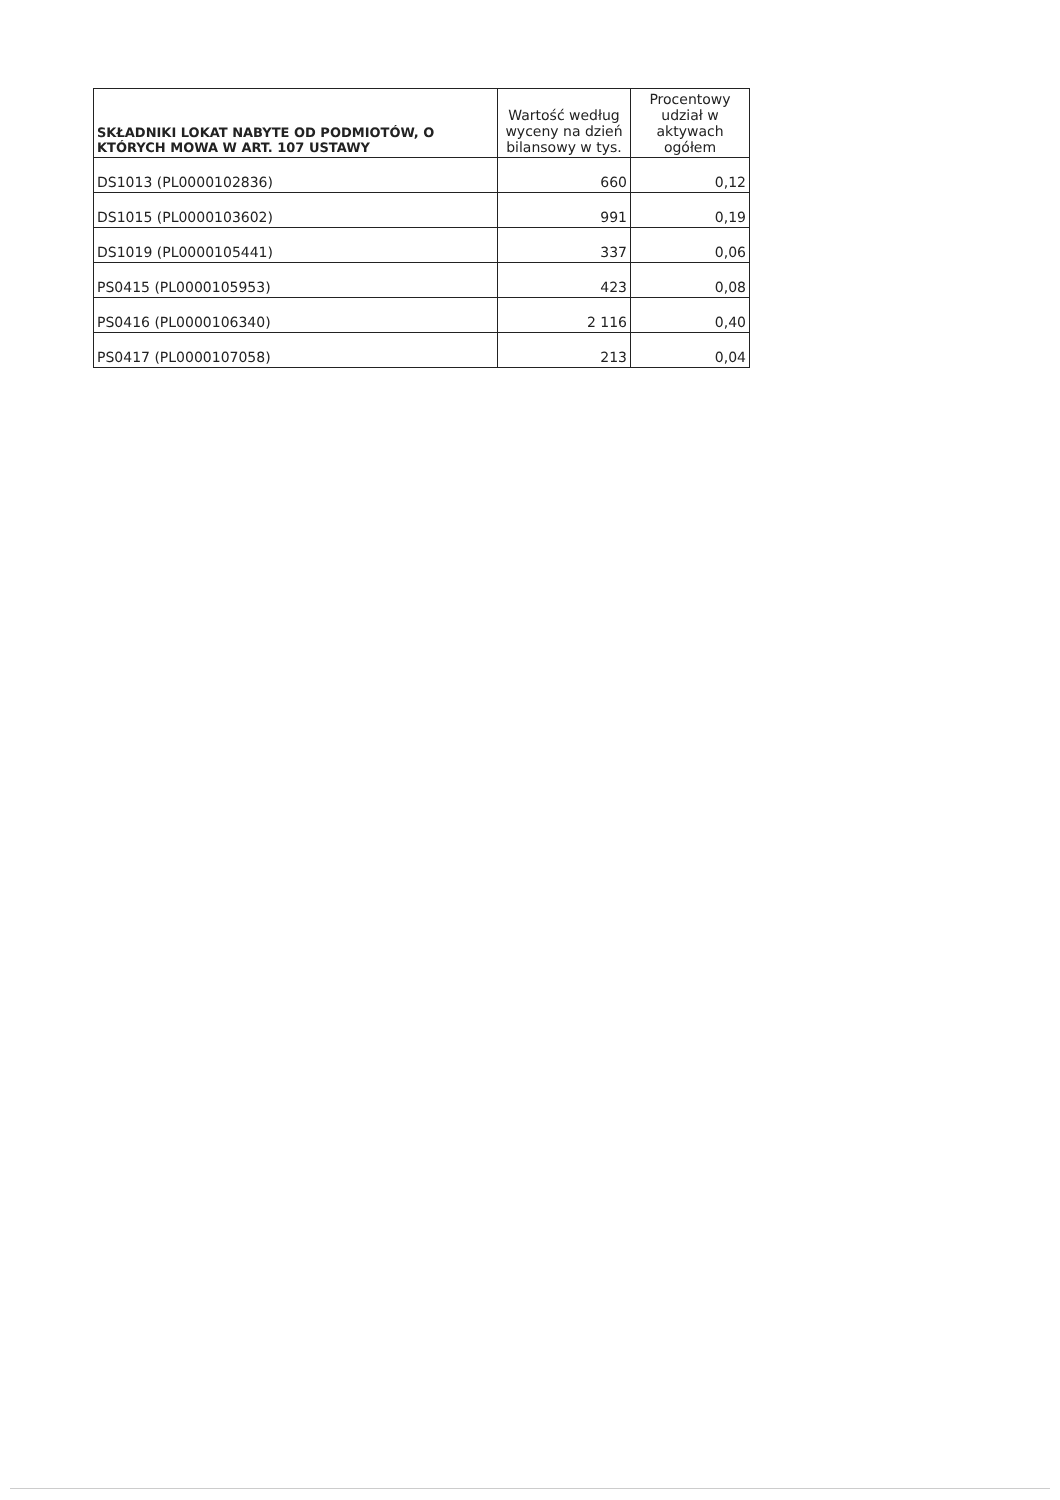| SKŁADNIKI LOKAT NABYTE OD PODMIOTÓW, O KTÓRYCH MOWA W ART. 107 USTAWY | Wartość według wyceny na dzień bilansowy w tys. | Procentowy udział w aktywach ogółem |
| --- | --- | --- |
| DS1013 (PL0000102836) | 660 | 0,12 |
| DS1015 (PL0000103602) | 991 | 0,19 |
| DS1019 (PL0000105441) | 337 | 0,06 |
| PS0415 (PL0000105953) | 423 | 0,08 |
| PS0416 (PL0000106340) | 2 116 | 0,40 |
| PS0417 (PL0000107058) | 213 | 0,04 |